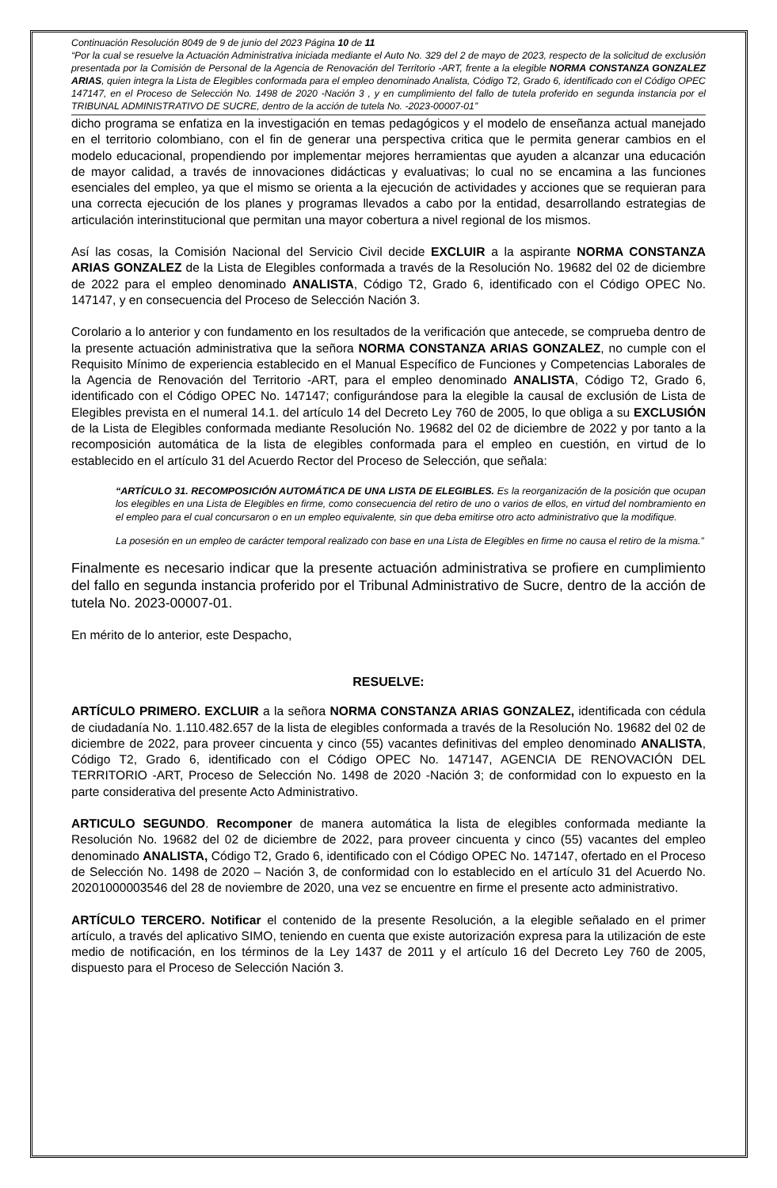Continuación Resolución 8049 de 9 de junio del 2023 Página 10 de 11
“Por la cual se resuelve la Actuación Administrativa iniciada mediante el Auto No. 329 del 2 de mayo de 2023, respecto de la solicitud de exclusión presentada por la Comisión de Personal de la Agencia de Renovación del Territorio -ART, frente a la elegible NORMA CONSTANZA GONZALEZ ARIAS, quien integra la Lista de Elegibles conformada para el empleo denominado Analista, Código T2, Grado 6, identificado con el Código OPEC 147147, en el Proceso de Selección No. 1498 de 2020 -Nación 3 , y en cumplimiento del fallo de tutela proferido en segunda instancia por el TRIBUNAL ADMINISTRATIVO DE SUCRE, dentro de la acción de tutela No. -2023-00007-01”
dicho programa se enfatiza en la investigación en temas pedagógicos y el modelo de enseñanza actual manejado en el territorio colombiano, con el fin de generar una perspectiva critica que le permita generar cambios en el modelo educacional, propendiendo por implementar mejores herramientas que ayuden a alcanzar una educación de mayor calidad, a través de innovaciones didácticas y evaluativas; lo cual no se encamina a las funciones esenciales del empleo, ya que el mismo se orienta a la ejecución de actividades y acciones que se requieran para una correcta ejecución de los planes y programas llevados a cabo por la entidad, desarrollando estrategias de articulación interinstitucional que permitan una mayor cobertura a nivel regional de los mismos.
Así las cosas, la Comisión Nacional del Servicio Civil decide EXCLUIR a la aspirante NORMA CONSTANZA ARIAS GONZALEZ de la Lista de Elegibles conformada a través de la Resolución No. 19682 del 02 de diciembre de 2022 para el empleo denominado ANALISTA, Código T2, Grado 6, identificado con el Código OPEC No. 147147, y en consecuencia del Proceso de Selección Nación 3.
Corolario a lo anterior y con fundamento en los resultados de la verificación que antecede, se comprueba dentro de la presente actuación administrativa que la señora NORMA CONSTANZA ARIAS GONZALEZ, no cumple con el Requisito Mínimo de experiencia establecido en el Manual Específico de Funciones y Competencias Laborales de la Agencia de Renovación del Territorio -ART, para el empleo denominado ANALISTA, Código T2, Grado 6, identificado con el Código OPEC No. 147147; configurándose para la elegible la causal de exclusión de Lista de Elegibles prevista en el numeral 14.1. del artículo 14 del Decreto Ley 760 de 2005, lo que obliga a su EXCLUSIÓN de la Lista de Elegibles conformada mediante Resolución No. 19682 del 02 de diciembre de 2022 y por tanto a la recomposición automática de la lista de elegibles conformada para el empleo en cuestión, en virtud de lo establecido en el artículo 31 del Acuerdo Rector del Proceso de Selección, que señala:
“ARTÍCULO 31. RECOMPOSICIÓN AUTOMÁTICA DE UNA LISTA DE ELEGIBLES. Es la reorganización de la posición que ocupan los elegibles en una Lista de Elegibles en firme, como consecuencia del retiro de uno o varios de ellos, en virtud del nombramiento en el empleo para el cual concursaron o en un empleo equivalente, sin que deba emitirse otro acto administrativo que la modifique.
La posesión en un empleo de carácter temporal realizado con base en una Lista de Elegibles en firme no causa el retiro de la misma.”
Finalmente es necesario indicar que la presente actuación administrativa se profiere en cumplimiento del fallo en segunda instancia proferido por el Tribunal Administrativo de Sucre, dentro de la acción de tutela No. 2023-00007-01.
En mérito de lo anterior, este Despacho,
RESUELVE:
ARTÍCULO PRIMERO. EXCLUIR a la señora NORMA CONSTANZA ARIAS GONZALEZ, identificada con cédula de ciudadanía No. 1.110.482.657 de la lista de elegibles conformada a través de la Resolución No. 19682 del 02 de diciembre de 2022, para proveer cincuenta y cinco (55) vacantes definitivas del empleo denominado ANALISTA, Código T2, Grado 6, identificado con el Código OPEC No. 147147, AGENCIA DE RENOVACIÓN DEL TERRITORIO -ART, Proceso de Selección No. 1498 de 2020 -Nación 3; de conformidad con lo expuesto en la parte considerativa del presente Acto Administrativo.
ARTICULO SEGUNDO. Recomponer de manera automática la lista de elegibles conformada mediante la Resolución No. 19682 del 02 de diciembre de 2022, para proveer cincuenta y cinco (55) vacantes del empleo denominado ANALISTA, Código T2, Grado 6, identificado con el Código OPEC No. 147147, ofertado en el Proceso de Selección No. 1498 de 2020 – Nación 3, de conformidad con lo establecido en el artículo 31 del Acuerdo No. 20201000003546 del 28 de noviembre de 2020, una vez se encuentre en firme el presente acto administrativo.
ARTÍCULO TERCERO. Notificar el contenido de la presente Resolución, a la elegible señalado en el primer artículo, a través del aplicativo SIMO, teniendo en cuenta que existe autorización expresa para la utilización de este medio de notificación, en los términos de la Ley 1437 de 2011 y el artículo 16 del Decreto Ley 760 de 2005, dispuesto para el Proceso de Selección Nación 3.